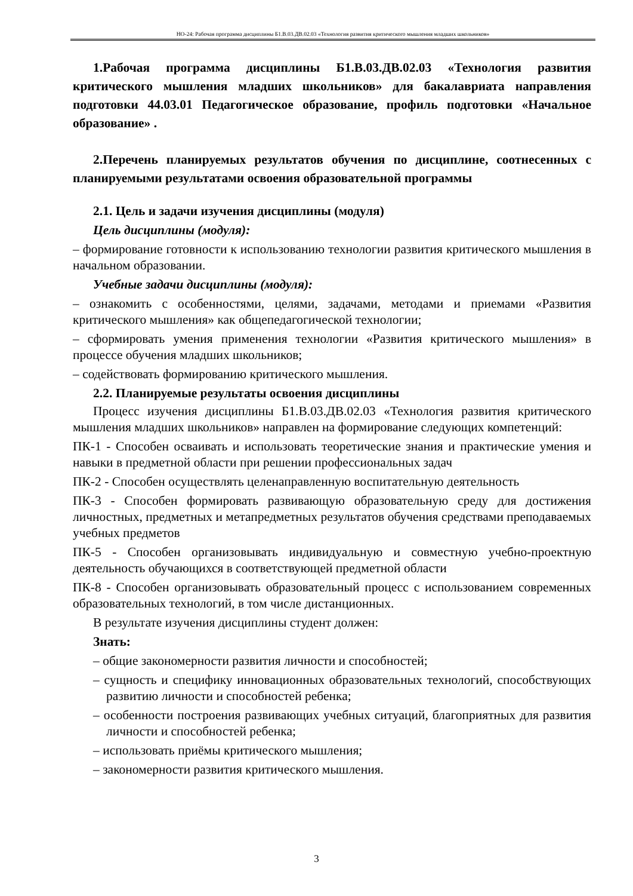НО-24: Рабочая программа дисциплины Б1.В.03.ДВ.02.03 «Технология развития критического мышления младших школьников»
1.Рабочая программа дисциплины Б1.В.03.ДВ.02.03 «Технология развития критического мышления младших школьников» для бакалавриата направления подготовки 44.03.01 Педагогическое образование, профиль подготовки «Начальное образование» .
2.Перечень планируемых результатов обучения по дисциплине, соотнесенных с планируемыми результатами освоения образовательной программы
2.1. Цель и задачи изучения дисциплины (модуля)
Цель дисциплины (модуля):
– формирование готовности к использованию технологии развития критического мышления в начальном образовании.
Учебные задачи дисциплины (модуля):
– ознакомить с особенностями, целями, задачами, методами и приемами «Развития критического мышления» как общепедагогической технологии;
– сформировать умения применения технологии «Развития критического мышления» в процессе обучения младших школьников;
– содействовать формированию критического мышления.
2.2. Планируемые результаты освоения дисциплины
Процесс изучения дисциплины Б1.В.03.ДВ.02.03 «Технология развития критического мышления младших школьников» направлен на формирование следующих компетенций:
ПК-1 - Способен осваивать и использовать теоретические знания и практические умения и навыки в предметной области при решении профессиональных задач
ПК-2 - Способен осуществлять целенаправленную воспитательную деятельность
ПК-3 - Способен формировать развивающую образовательную среду для достижения личностных, предметных и метапредметных результатов обучения средствами преподаваемых учебных предметов
ПК-5 - Способен организовывать индивидуальную и совместную учебно-проектную деятельность обучающихся в соответствующей предметной области
ПК-8 - Способен организовывать образовательный процесс с использованием современных образовательных технологий, в том числе дистанционных.
В результате изучения дисциплины студент должен:
Знать:
– общие закономерности развития личности и способностей;
– сущность и специфику инновационных образовательных технологий, способствующих развитию личности и способностей ребенка;
– особенности построения развивающих учебных ситуаций, благоприятных для развития личности и способностей ребенка;
– использовать приёмы критического мышления;
– закономерности развития критического мышления.
3